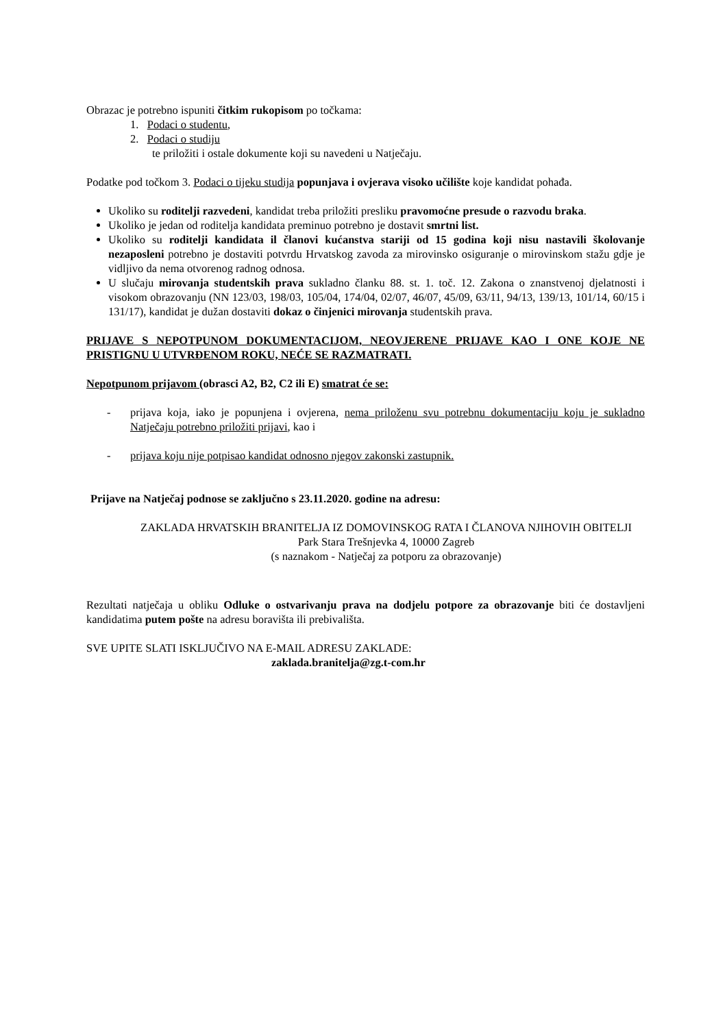Obrazac je potrebno ispuniti čitkim rukopisom po točkama:
1. Podaci o studentu,
2. Podaci o studiju
te priložiti i ostale dokumente koji su navedeni u Natječaju.
Podatke pod točkom 3. Podaci o tijeku studija popunjava i ovjerava visoko učilište koje kandidat pohađa.
Ukoliko su roditelji razvedeni, kandidat treba priložiti presliku pravomoćne presude o razvodu braka.
Ukoliko je jedan od roditelja kandidata preminuo potrebno je dostavit smrtni list.
Ukoliko su roditelji kandidata il članovi kućanstva stariji od 15 godina koji nisu nastavili školovanje nezaposleni potrebno je dostaviti potvrdu Hrvatskog zavoda za mirovinsko osiguranje o mirovinskom stažu gdje je vidljivo da nema otvorenog radnog odnosa.
U slučaju mirovanja studentskih prava sukladno članku 88. st. 1. toč. 12. Zakona o znanstvenoj djelatnosti i visokom obrazovanju (NN 123/03, 198/03, 105/04, 174/04, 02/07, 46/07, 45/09, 63/11, 94/13, 139/13, 101/14, 60/15 i 131/17), kandidat je dužan dostaviti dokaz o činjenici mirovanja studentskih prava.
PRIJAVE S NEPOTPUNOM DOKUMENTACIJOM, NEOVJERENE PRIJAVE KAO I ONE KOJE NE PRISTIGNU U UTVRĐENOM ROKU, NEĆE SE RAZMATRATI.
Nepotpunom prijavom (obrasci A2, B2, C2 ili E) smatrat će se:
- prijava koja, iako je popunjena i ovjerena, nema priloženu svu potrebnu dokumentaciju koju je sukladno Natječaju potrebno priložiti prijavi, kao i
- prijava koju nije potpisao kandidat odnosno njegov zakonski zastupnik.
Prijave na Natječaj podnose se zaključno s 23.11.2020. godine na adresu:
ZAKLADA HRVATSKIH BRANITELJA IZ DOMOVINSKOG RATA I ČLANOVA NJIHOVIH OBITELJI
Park Stara Trešnjevka 4, 10000 Zagreb
(s naznakom - Natječaj za potporu za obrazovanje)
Rezultati natječaja u obliku Odluke o ostvarivanju prava na dodjelu potpore za obrazovanje biti će dostavljeni kandidatima putem pošte na adresu boravišta ili prebivališta.
SVE UPITE SLATI ISKLJUČIVO NA E-MAIL ADRESU ZAKLADE:
zaklada.branitelja@zg.t-com.hr